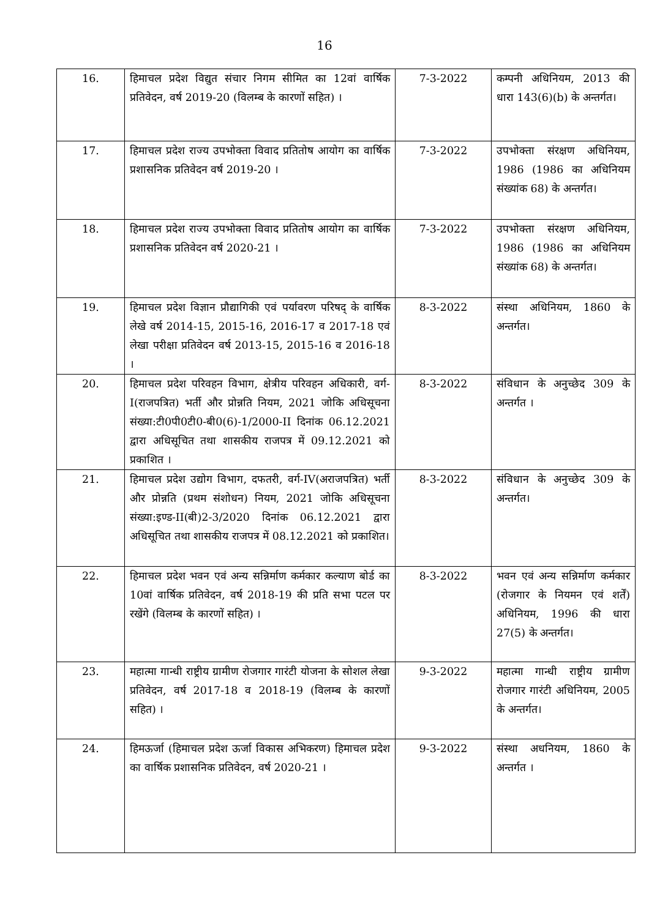16
| 16. | हिमाचल प्रदेश विद्युत संचार निगम सीमित का 12वां वार्षिक प्रतिवेदन, वर्ष 2019-20 (विलम्ब के कारणों सहित) । | 7-3-2022 | कम्पनी अधिनियम, 2013 की धारा 143(6)(b) के अन्तर्गत। |
| 17. | हिमाचल प्रदेश राज्य उपभोक्ता विवाद प्रतितोष आयोग का वार्षिक प्रशासनिक प्रतिवेदन वर्ष 2019-20 । | 7-3-2022 | उपभोक्ता संरक्षण अधिनियम, 1986 (1986 का अधिनियम संख्यांक 68) के अन्तर्गत। |
| 18. | हिमाचल प्रदेश राज्य उपभोक्ता विवाद प्रतितोष आयोग का वार्षिक प्रशासनिक प्रतिवेदन वर्ष 2020-21 । | 7-3-2022 | उपभोक्ता संरक्षण अधिनियम, 1986 (1986 का अधिनियम संख्यांक 68) के अन्तर्गत। |
| 19. | हिमाचल प्रदेश विज्ञान प्रौद्यागिकी एवं पर्यावरण परिषद् के वार्षिक लेखे वर्ष 2014-15, 2015-16, 2016-17 व 2017-18 एवं लेखा परीक्षा प्रतिवेदन वर्ष 2013-15, 2015-16 व 2016-18 । | 8-3-2022 | संस्था अधिनियम, 1860 के अन्तर्गत। |
| 20. | हिमाचल प्रदेश परिवहन विभाग, क्षेत्रीय परिवहन अधिकारी, वर्ग-I(राजपत्रित) भर्ती और प्रोन्नति नियम, 2021 जोकि अधिसूचना संख्या:टी0पी0टी0-बी0(6)-1/2000-II दिनांक 06.12.2021 द्वारा अधिसूचित तथा शासकीय राजपत्र में 09.12.2021 को प्रकाशित । | 8-3-2022 | संविधान के अनुच्छेद 309 के अन्तर्गत । |
| 21. | हिमाचल प्रदेश उद्योग विभाग, दफतरी, वर्ग-IV(अराजपत्रित) भर्ती और प्रोन्नति (प्रथम संशोधन) नियम, 2021 जोकि अधिसूचना संख्या:इण्ड-II(बी)2-3/2020 दिनांक 06.12.2021 द्वारा अधिसूचित तथा शासकीय राजपत्र में 08.12.2021 को प्रकाशित। | 8-3-2022 | संविधान के अनुच्छेद 309 के अन्तर्गत। |
| 22. | हिमाचल प्रदेश भवन एवं अन्य सन्निर्माण कर्मकार कल्याण बोर्ड का 10वां वार्षिक प्रतिवेदन, वर्ष 2018-19 की प्रति सभा पटल पर रखेंगे (विलम्ब के कारणों सहित) । | 8-3-2022 | भवन एवं अन्य सन्निर्माण कर्मकार (रोजगार के नियमन एवं शर्तें) अधिनियम, 1996 की धारा 27(5) के अन्तर्गत। |
| 23. | महात्मा गान्धी राष्ट्रीय ग्रामीण रोजगार गारंटी योजना के सोशल लेखा प्रतिवेदन, वर्ष 2017-18 व 2018-19 (विलम्ब के कारणों सहित) । | 9-3-2022 | महात्मा गान्धी राष्ट्रीय ग्रामीण रोजगार गारंटी अधिनियम, 2005 के अन्तर्गत। |
| 24. | हिमऊर्जा (हिमाचल प्रदेश ऊर्जा विकास अभिकरण) हिमाचल प्रदेश का वार्षिक प्रशासनिक प्रतिवेदन, वर्ष 2020-21 । | 9-3-2022 | संस्था अधनियम, 1860 के अन्तर्गत । |